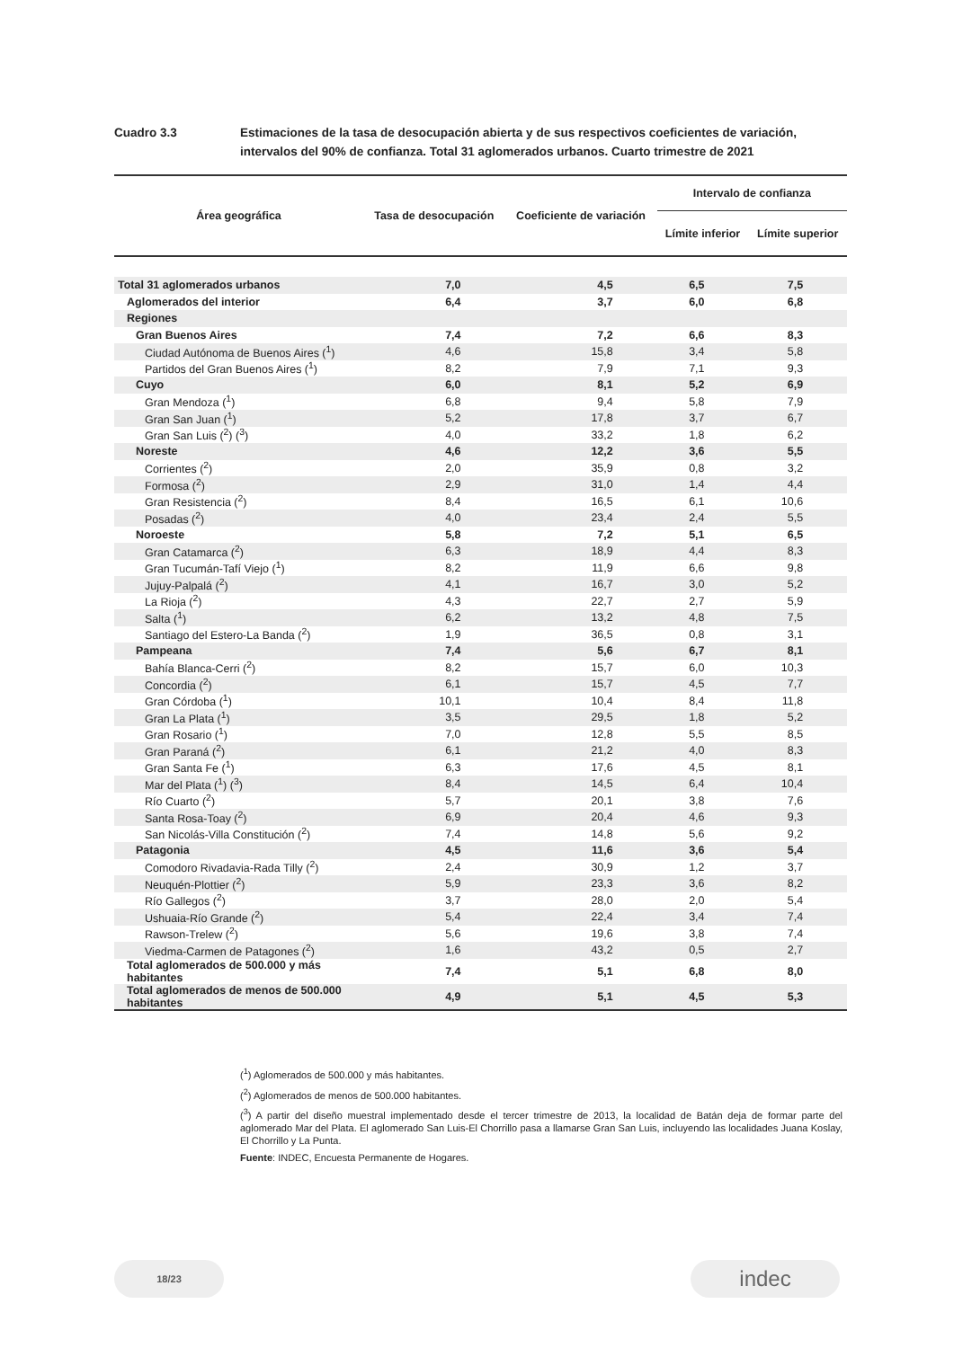Cuadro 3.3 Estimaciones de la tasa de desocupación abierta y de sus respectivos coeficientes de variación, intervalos del 90% de confianza. Total 31 aglomerados urbanos. Cuarto trimestre de 2021
| Área geográfica | Tasa de desocupación | Coeficiente de variación | Intervalo de confianza | |
| --- | --- | --- | --- | --- |
| | | | Límite inferior | Límite superior |
| Total 31 aglomerados urbanos | 7,0 | 4,5 | 6,5 | 7,5 |
| Aglomerados del interior | 6,4 | 3,7 | 6,0 | 6,8 |
| Regiones | | | | |
| Gran Buenos Aires | 7,4 | 7,2 | 6,6 | 8,3 |
| Ciudad Autónoma de Buenos Aires (<sup>1</sup>) | 4,6 | 15,8 | 3,4 | 5,8 |
| Partidos del Gran Buenos Aires (<sup>1</sup>) | 8,2 | 7,9 | 7,1 | 9,3 |
| Cuyo | 6,0 | 8,1 | 5,2 | 6,9 |
| Gran Mendoza (<sup>1</sup>) | 6,8 | 9,4 | 5,8 | 7,9 |
| Gran San Juan (<sup>1</sup>) | 5,2 | 17,8 | 3,7 | 6,7 |
| Gran San Luis (<sup>2</sup>) (<sup>3</sup>) | 4,0 | 33,2 | 1,8 | 6,2 |
| Noreste | 4,6 | 12,2 | 3,6 | 5,5 |
| Corrientes (<sup>2</sup>) | 2,0 | 35,9 | 0,8 | 3,2 |
| Formosa (<sup>2</sup>) | 2,9 | 31,0 | 1,4 | 4,4 |
| Gran Resistencia (<sup>2</sup>) | 8,4 | 16,5 | 6,1 | 10,6 |
| Posadas (<sup>2</sup>) | 4,0 | 23,4 | 2,4 | 5,5 |
| Noroeste | 5,8 | 7,2 | 5,1 | 6,5 |
| Gran Catamarca (<sup>2</sup>) | 6,3 | 18,9 | 4,4 | 8,3 |
| Gran Tucumán-Tafí Viejo (<sup>1</sup>) | 8,2 | 11,9 | 6,6 | 9,8 |
| Jujuy-Palpalá (<sup>2</sup>) | 4,1 | 16,7 | 3,0 | 5,2 |
| La Rioja (<sup>2</sup>) | 4,3 | 22,7 | 2,7 | 5,9 |
| Salta (<sup>1</sup>) | 6,2 | 13,2 | 4,8 | 7,5 |
| Santiago del Estero-La Banda (<sup>2</sup>) | 1,9 | 36,5 | 0,8 | 3,1 |
| Pampeana | 7,4 | 5,6 | 6,7 | 8,1 |
| Bahía Blanca-Cerri (<sup>2</sup>) | 8,2 | 15,7 | 6,0 | 10,3 |
| Concordia (<sup>2</sup>) | 6,1 | 15,7 | 4,5 | 7,7 |
| Gran Córdoba (<sup>1</sup>) | 10,1 | 10,4 | 8,4 | 11,8 |
| Gran La Plata (<sup>1</sup>) | 3,5 | 29,5 | 1,8 | 5,2 |
| Gran Rosario (<sup>1</sup>) | 7,0 | 12,8 | 5,5 | 8,5 |
| Gran Paraná (<sup>2</sup>) | 6,1 | 21,2 | 4,0 | 8,3 |
| Gran Santa Fe (<sup>1</sup>) | 6,3 | 17,6 | 4,5 | 8,1 |
| Mar del Plata (<sup>1</sup>) (<sup>3</sup>) | 8,4 | 14,5 | 6,4 | 10,4 |
| Río Cuarto (<sup>2</sup>) | 5,7 | 20,1 | 3,8 | 7,6 |
| Santa Rosa-Toay (<sup>2</sup>) | 6,9 | 20,4 | 4,6 | 9,3 |
| San Nicolás-Villa Constitución (<sup>2</sup>) | 7,4 | 14,8 | 5,6 | 9,2 |
| Patagonia | 4,5 | 11,6 | 3,6 | 5,4 |
| Comodoro Rivadavia-Rada Tilly (<sup>2</sup>) | 2,4 | 30,9 | 1,2 | 3,7 |
| Neuquén-Plottier (<sup>2</sup>) | 5,9 | 23,3 | 3,6 | 8,2 |
| Río Gallegos (<sup>2</sup>) | 3,7 | 28,0 | 2,0 | 5,4 |
| Ushuaia-Río Grande (<sup>2</sup>) | 5,4 | 22,4 | 3,4 | 7,4 |
| Rawson-Trelew (<sup>2</sup>) | 5,6 | 19,6 | 3,8 | 7,4 |
| Viedma-Carmen de Patagones (<sup>2</sup>) | 1,6 | 43,2 | 0,5 | 2,7 |
| Total aglomerados de 500.000 y más habitantes | 7,4 | 5,1 | 6,8 | 8,0 |
| Total aglomerados de menos de 500.000 habitantes | 4,9 | 5,1 | 4,5 | 5,3 |
(<sup>1</sup>) Aglomerados de 500.000 y más habitantes.
(<sup>2</sup>) Aglomerados de menos de 500.000 habitantes.
(<sup>3</sup>) A partir del diseño muestral implementado desde el tercer trimestre de 2013, la localidad de Batán deja de formar parte del aglomerado Mar del Plata. El aglomerado San Luis-El Chorrillo pasa a llamarse Gran San Luis, incluyendo las localidades Juana Koslay, El Chorrillo y La Punta.
Fuente: INDEC, Encuesta Permanente de Hogares.
18/23 indec